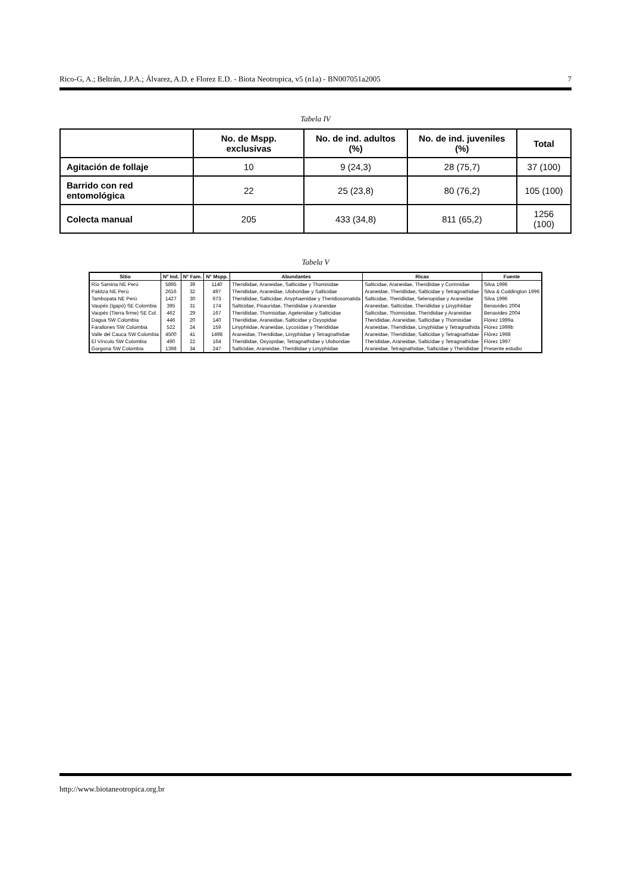Rico-G, A.; Beltrán, J.P.A.; Álvarez, A.D. e Florez E.D. - Biota Neotropica, v5 (n1a) - BN007051a2005 7
Tabela IV
| | No. de Mspp. exclusivas | No. de ind. adultos (%) | No. de ind. juveniles (%) | Total |
| --- | --- | --- | --- | --- |
| Agitación de follaje | 10 | 9 (24,3) | 28 (75,7) | 37 (100) |
| Barrido con red entomológica | 22 | 25 (23,8) | 80 (76,2) | 105 (100) |
| Colecta manual | 205 | 433 (34,8) | 811 (65,2) | 1256 (100) |
Tabela V
| Sitio | Nº Ind. | N° Fam. | N° Mspp. | Abundantes | Ricas | Fuente |
| --- | --- | --- | --- | --- | --- | --- |
| Río Samiria NE Perú | 5895 | 39 | 1140 | Theridiidae, Araneidae, Salticidae y Thomisidae | Salticidae, Araneidae, Theridiidae y Corinnidae | Silva 1996 |
| Pakitza NE Perú | 2616 | 32 | 497 | Theridiidae, Araneidae, Uloboridae y Salticidae | Araneidae, Theridiidae, Salticidae y Tetragnathidae | Silva & Coddington 1996 |
| Tambopata NE Perú | 1427 | 30 | 673 | Theridiidae, Salticidae, Anyphaenidae y Theridiosomatida | Salticidae, Theridiidae, Selenopidae y Araneidae | Silva 1996 |
| Vaupés (Igapó) SE Colombia | 395 | 31 | 174 | Salticidae, Pisauridae, Theridiidae y Araneidae | Araneidae, Salticidae, Theridiidae y Linyphiidae | Benavides 2004 |
| Vaupés (Tierra firme) SE Col. | 462 | 29 | 167 | Theridiidae, Thomisidae, Agelenidae y Salticidae | Salticidae, Thomisidae, Theridiidae y Araneidae | Benavides 2004 |
| Dagua SW Colombia | 446 | 20 | 140 | Theridiidae, Araneidae, Salticidae y Oxyopidae | Theridiidae, Araneidae, Salticidae y Thomisidae | Flórez 1999a |
| Farallones SW Colombia | 522 | 24 | 159 | Linyphiidae, Araneidae, Lycosidae y Theridiidae | Araneidae, Theridiidae, Linyphiidae y Tetragnathida | Flórez 1999b |
| Valle del Cauca SW Colombia | 4500 | 41 | 1498 | Araneidae, Theridiidae, Linyphiidae y Tetragnathidae | Araneidae, Theridiidae, Salticidae y Tetragnathidae | Flórez 1998 |
| El Vínculo SW Colombia | 490 | 22 | 164 | Theridiidae, Oxyopidae, Tetragnathidae y Uloboridae | Theridiidae, Araneidae, Salticidae y Tetragnathidae | Flórez 1997 |
| Gorgona SW Colombia | 1398 | 34 | 247 | Salticidae, Araneidae, Theridiidae y Linyphiidae | Araneidae, Tetragnathidae, Salticidae y Theridiidae | Presente estudio |
http://www.biotaneotropica.org.br